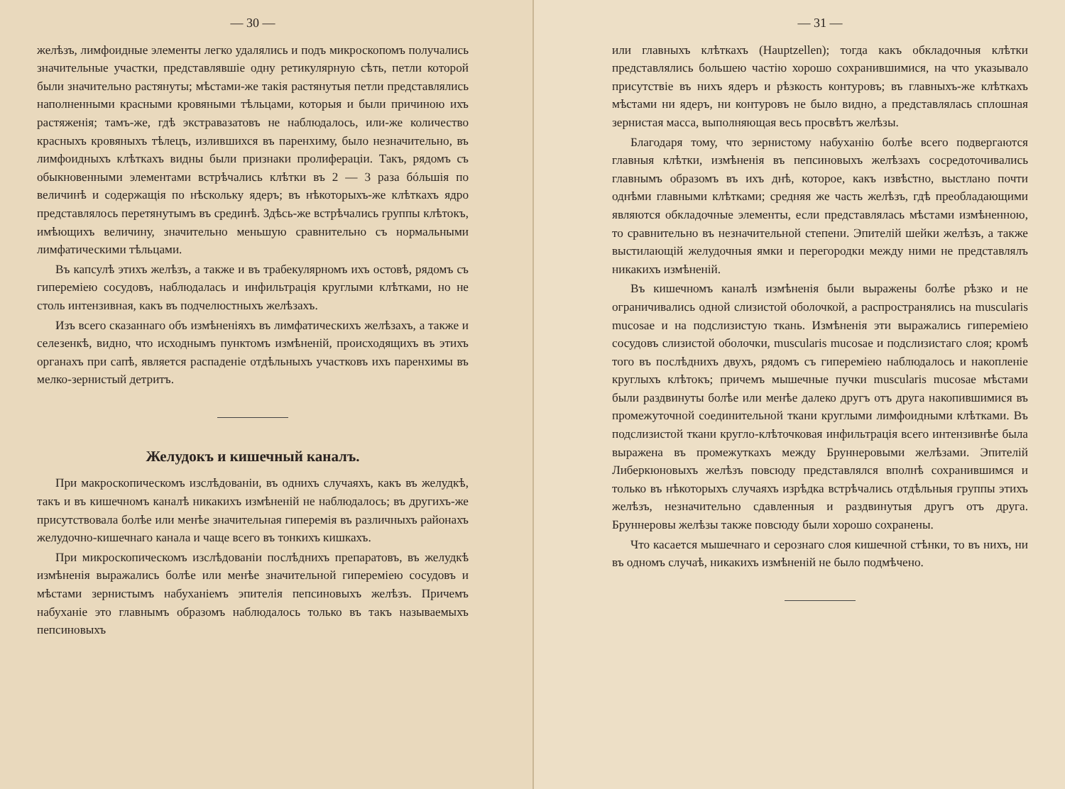— 30 —
желѣзъ, лимфоидные элементы легко удалялись и подъ микроскопомъ получались значительные участки, представлявшіе одну ретикулярную сѣть, петли которой были значительно растянуты; мѣстами-же такія растянутыя петли представлялись наполненными красными кровяными тѣльцами, которыя и были причиною ихъ растяженія; тамъ-же, гдѣ экстравазатовъ не наблюдалось, или-же количество красныхъ кровяныхъ тѣлецъ, излившихся въ паренхиму, было незначительно, въ лимфоидныхъ клѣткахъ видны были признаки пролифераціи. Такъ, рядомъ съ обыкновенными элементами встрѣчались клѣтки въ 2 — 3 раза бóльшія по величинѣ и содержащія по нѣскольку ядеръ; въ нѣкоторыхъ-же клѣткахъ ядро представлялось перетянутымъ въ срединѣ. Здѣсь-же встрѣчались группы клѣтокъ, имѣющихъ величину, значительно меньшую сравнительно съ нормальными лимфатическими тѣльцами.
Въ капсулѣ этихъ желѣзъ, а также и въ трабекулярномъ ихъ остовѣ, рядомъ съ гипереміею сосудовъ, наблюдалась и инфильтрація круглыми клѣтками, но не столь интензивная, какъ въ подчелюстныхъ желѣзахъ.
Изъ всего сказаннаго объ измѣненіяхъ въ лимфатическихъ желѣзахъ, а также и селезенкѣ, видно, что исходнымъ пунктомъ измѣненій, происходящихъ въ этихъ органахъ при сапѣ, является распаденіе отдѣльныхъ участковъ ихъ паренхимы въ мелко-зернистый детритъ.
Желудокъ и кишечный каналъ.
При макроскопическомъ изслѣдованіи, въ однихъ случаяхъ, какъ въ желудкѣ, такъ и въ кишечномъ каналѣ никакихъ измѣненій не наблюдалось; въ другихъ-же присутствовала болѣе или менѣе значительная гиперемія въ различныхъ районахъ желудочно-кишечнаго канала и чаще всего въ тонкихъ кишкахъ.
При микроскопическомъ изслѣдованіи послѣднихъ препаратовъ, въ желудкѣ измѣненія выражались болѣе или менѣе значительной гипереміею сосудовъ и мѣстами зернистымъ набуханіемъ эпителія пепсиновыхъ желѣзъ. Причемъ набуханіе это главнымъ образомъ наблюдалось только въ такъ называемыхъ пепсиновыхъ
— 31 —
или главныхъ клѣткахъ (Hauptzellen); тогда какъ обкладочныя клѣтки представлялись большею частію хорошо сохранившимися, на что указывало присутствіе въ нихъ ядеръ и рѣзкость контуровъ; въ главныхъ-же клѣткахъ мѣстами ни ядеръ, ни контуровъ не было видно, а представлялась сплошная зернистая масса, выполняющая весь просвѣтъ желѣзы.
Благодаря тому, что зернистому набуханію болѣе всего подвергаются главныя клѣтки, измѣненія въ пепсиновыхъ желѣзахъ сосредоточивались главнымъ образомъ въ ихъ днѣ, которое, какъ извѣстно, выстлано почти однѣми главными клѣтками; средняя же часть желѣзъ, гдѣ преобладающими являются обкладочные элементы, если представлялась мѣстами измѣненною, то сравнительно въ незначительной степени. Эпителій шейки желѣзъ, а также выстилающій желудочныя ямки и перегородки между ними не представлялъ никакихъ измѣненій.
Въ кишечномъ каналѣ измѣненія были выражены болѣе рѣзко и не ограничивались одной слизистой оболочкой, а распространялись на muscularis mucosae и на подслизистую ткань. Измѣненія эти выражались гипереміею сосудовъ слизистой оболочки, muscularis mucosae и подслизистаго слоя; кромѣ того въ послѣднихъ двухъ, рядомъ съ гипереміею наблюдалось и накопленіе круглыхъ клѣтокъ; причемъ мышечные пучки muscularis mucosae мѣстами были раздвинуты болѣе или менѣе далеко другъ отъ друга накопившимися въ промежуточной соединительной ткани круглыми лимфоидными клѣтками. Въ подслизистой ткани кругло-клѣточковая инфильтрація всего интензивнѣе была выражена въ промежуткахъ между Бруннеровыми желѣзами. Эпителій Либеркюновыхъ желѣзъ повсюду представлялся вполнѣ сохранившимся и только въ нѣкоторыхъ случаяхъ изрѣдка встрѣчались отдѣльныя группы этихъ желѣзъ, незначительно сдавленныя и раздвинутыя другъ отъ друга. Бруннеровы желѣзы также повсюду были хорошо сохранены.
Что касается мышечнаго и серознаго слоя кишечной стѣнки, то въ нихъ, ни въ одномъ случаѣ, никакихъ измѣненій не было подмѣчено.